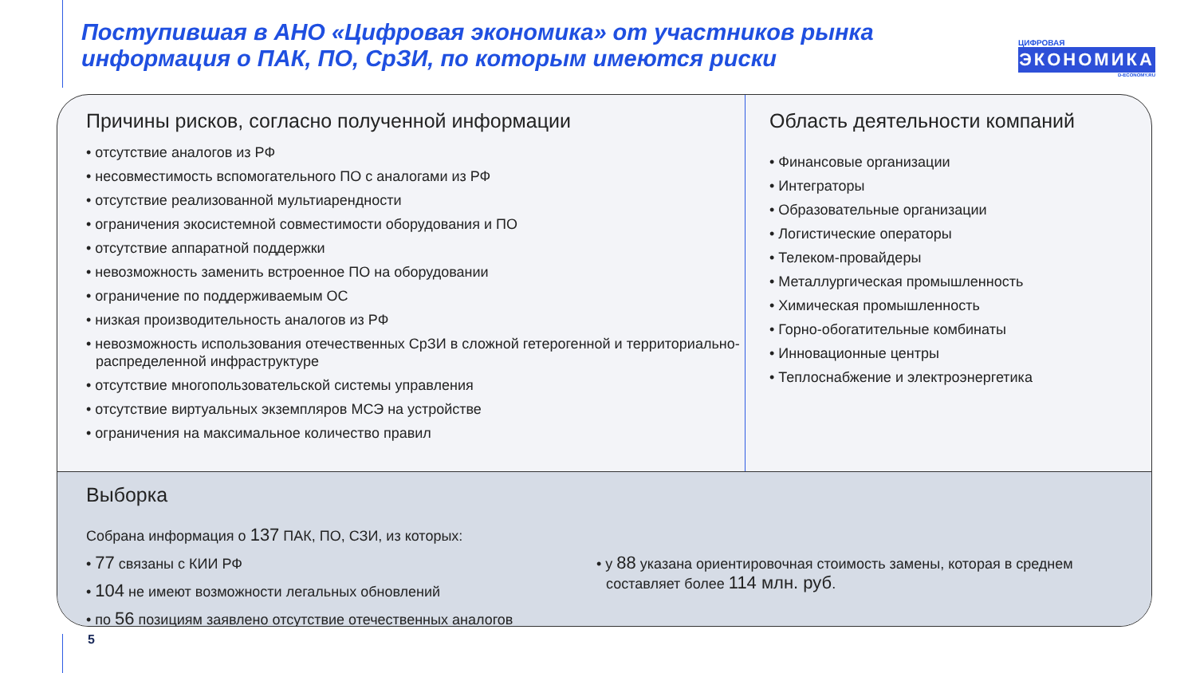Поступившая в АНО «Цифровая экономика» от участников рынка информация о ПАК, ПО, СрЗИ, по которым имеются риски
ЦИФРОВАЯ
ЭКОНОМИКА
D-ECONOMY.RU
Причины рисков, согласно полученной информации
• отсутствие аналогов из РФ
• несовместимость вспомогательного ПО с аналогами из РФ
• отсутствие реализованной мультиарендности
• ограничения экосистемной совместимости оборудования и ПО
• отсутствие аппаратной поддержки
• невозможность заменить встроенное ПО на оборудовании
• ограничение по поддерживаемым ОС
• низкая производительность аналогов из РФ
• невозможность использования отечественных СрЗИ в сложной гетерогенной и территориально-распределенной инфраструктуре
• отсутствие многопользовательской системы управления
• отсутствие виртуальных экземпляров МСЭ на устройстве
• ограничения на максимальное количество правил
Область деятельности компаний
• Финансовые организации
• Интеграторы
• Образовательные организации
• Логистические операторы
• Телеком-провайдеры
• Металлургическая промышленность
• Химическая промышленность
• Горно-обогатительные комбинаты
• Инновационные центры
• Теплоснабжение и электроэнергетика
Выборка
Собрана информация о 137 ПАК, ПО, СЗИ, из которых:
• 77 связаны с КИИ РФ
• 104 не имеют возможности легальных обновлений
• по 56 позициям заявлено отсутствие отечественных аналогов
• у 88 указана ориентировочная стоимость замены, которая в среднем составляет более 114 млн. руб.
5